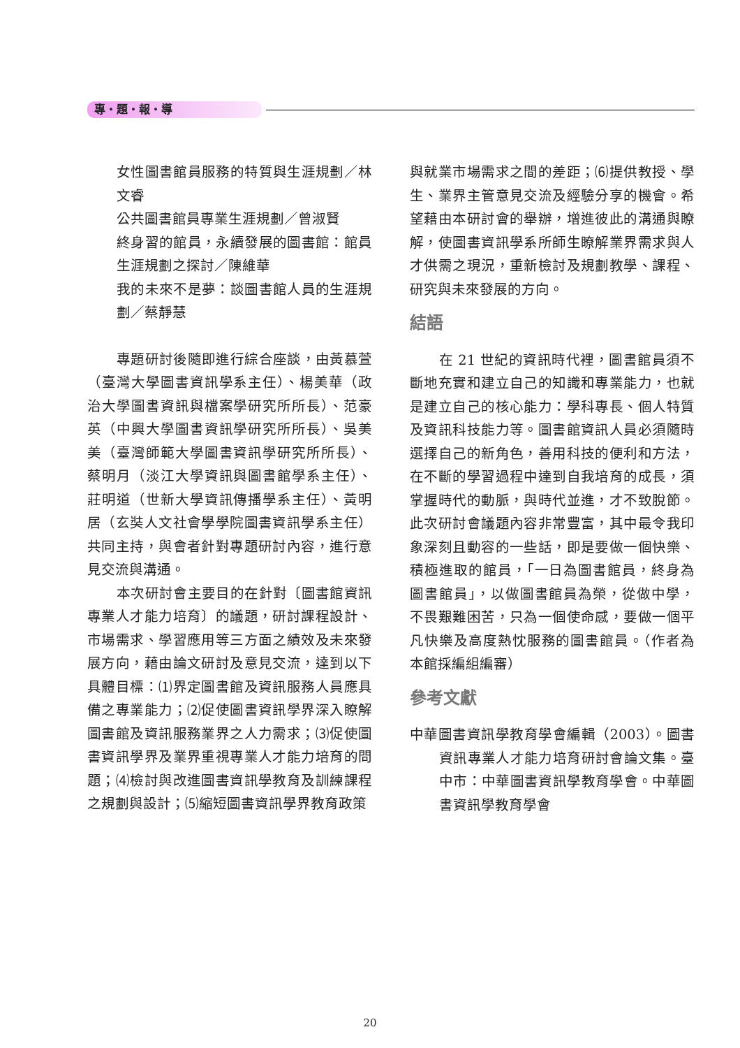專・題・報・導
女性圖書館員服務的特質與生涯規劃／林文睿
公共圖書館員專業生涯規劃／曾淑賢
終身習的館員，永續發展的圖書館：館員生涯規劃之探討／陳維華
我的未來不是夢：談圖書館人員的生涯規劃／蔡靜慧
專題研討後隨即進行綜合座談，由黃慕萱（臺灣大學圖書資訊學系主任）、楊美華（政治大學圖書資訊與檔案學研究所所長）、范豪英（中興大學圖書資訊學研究所所長）、吳美美（臺灣師範大學圖書資訊學研究所所長）、蔡明月（淡江大學資訊與圖書館學系主任）、莊明道（世新大學資訊傳播學系主任）、黃明居（玄奘人文社會學學院圖書資訊學系主任）共同主持，與會者針對專題研討內容，進行意見交流與溝通。
本次研討會主要目的在針對〔圖書館資訊專業人才能力培育〕的議題，研討課程設計、市場需求、學習應用等三方面之績效及未來發展方向，藉由論文研討及意見交流，達到以下具體目標：⑴界定圖書館及資訊服務人員應具備之專業能力；⑵促使圖書資訊學界深入瞭解圖書館及資訊服務業界之人力需求；⑶促使圖書資訊學界及業界重視專業人才能力培育的問題；⑷檢討與改進圖書資訊學教育及訓練課程之規劃與設計；⑸縮短圖書資訊學界教育政策
與就業市場需求之間的差距；⑹提供教授、學生、業界主管意見交流及經驗分享的機會。希望藉由本研討會的舉辦，增進彼此的溝通與瞭解，使圖書資訊學系所師生瞭解業界需求與人才供需之現況，重新檢討及規劃教學、課程、研究與未來發展的方向。
結語
在 21 世紀的資訊時代裡，圖書館員須不斷地充實和建立自己的知識和專業能力，也就是建立自己的核心能力：學科專長、個人特質及資訊科技能力等。圖書館資訊人員必須隨時選擇自己的新角色，善用科技的便利和方法，在不斷的學習過程中達到自我培育的成長，須掌握時代的動脈，與時代並進，才不致脫節。此次研討會議題內容非常豐富，其中最令我印象深刻且動容的一些話，即是要做一個快樂、積極進取的館員，「一日為圖書館員，終身為圖書館員」，以做圖書館員為榮，從做中學，不畏艱難困苦，只為一個使命感，要做一個平凡快樂及高度熱忱服務的圖書館員。（作者為本館採編組編審）
參考文獻
中華圖書資訊學教育學會編輯（2003）。圖書資訊專業人才能力培育研討會論文集。臺中市：中華圖書資訊學教育學會。中華圖書資訊學教育學會
20